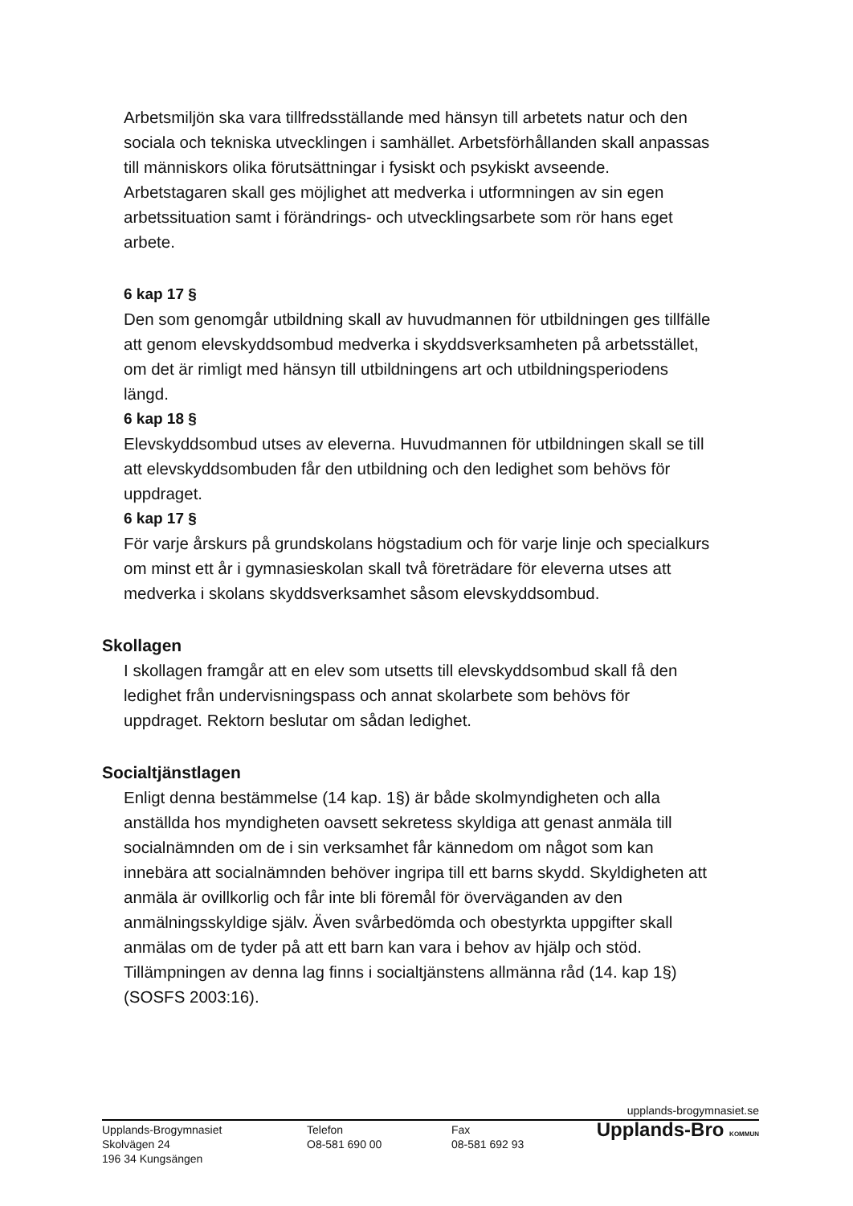Arbetsmiljön ska vara tillfredsställande med hänsyn till arbetets natur och den sociala och tekniska utvecklingen i samhället. Arbetsförhållanden skall anpassas till människors olika förutsättningar i fysiskt och psykiskt avseende. Arbetstagaren skall ges möjlighet att medverka i utformningen av sin egen arbetssituation samt i förändrings- och utvecklingsarbete som rör hans eget arbete.
6 kap 17 §
Den som genomgår utbildning skall av huvudmannen för utbildningen ges tillfälle att genom elevskyddsombud medverka i skyddsverksamheten på arbetsstället, om det är rimligt med hänsyn till utbildningens art och utbildningsperiodens längd.
6 kap 18 §
Elevskyddsombud utses av eleverna. Huvudmannen för utbildningen skall se till att elevskyddsombuden får den utbildning och den ledighet som behövs för uppdraget.
6 kap 17 §
För varje årskurs på grundskolans högstadium och för varje linje och specialkurs om minst ett år i gymnasieskolan skall två företrädare för eleverna utses att medverka i skolans skyddsverksamhet såsom elevskyddsombud.
Skollagen
I skollagen framgår att en elev som utsetts till elevskyddsombud skall få den ledighet från undervisningspass och annat skolarbete som behövs för uppdraget. Rektorn beslutar om sådan ledighet.
Socialtjänstlagen
Enligt denna bestämmelse (14 kap. 1§) är både skolmyndigheten och alla anställda hos myndigheten oavsett sekretess skyldiga att genast anmäla till socialnämnden om de i sin verksamhet får kännedom om något som kan innebära att socialnämnden behöver ingripa till ett barns skydd. Skyldigheten att anmäla är ovillkorlig och får inte bli föremål för överväganden av den anmälningsskyldige själv. Även svårbedömda och obestyrkta uppgifter skall anmälas om de tyder på att ett barn kan vara i behov av hjälp och stöd. Tillämpningen av denna lag finns i socialtjänstens allmänna råd (14. kap 1§) (SOSFS 2003:16).
upplands-brogymnasiet.se
Upplands-Brogymnasiet
Skolvägen 24
196 34 Kungsängen
Telefon
O8-581 690 00
Fax
08-581 692 93
Upplands-Bro KOMMUN